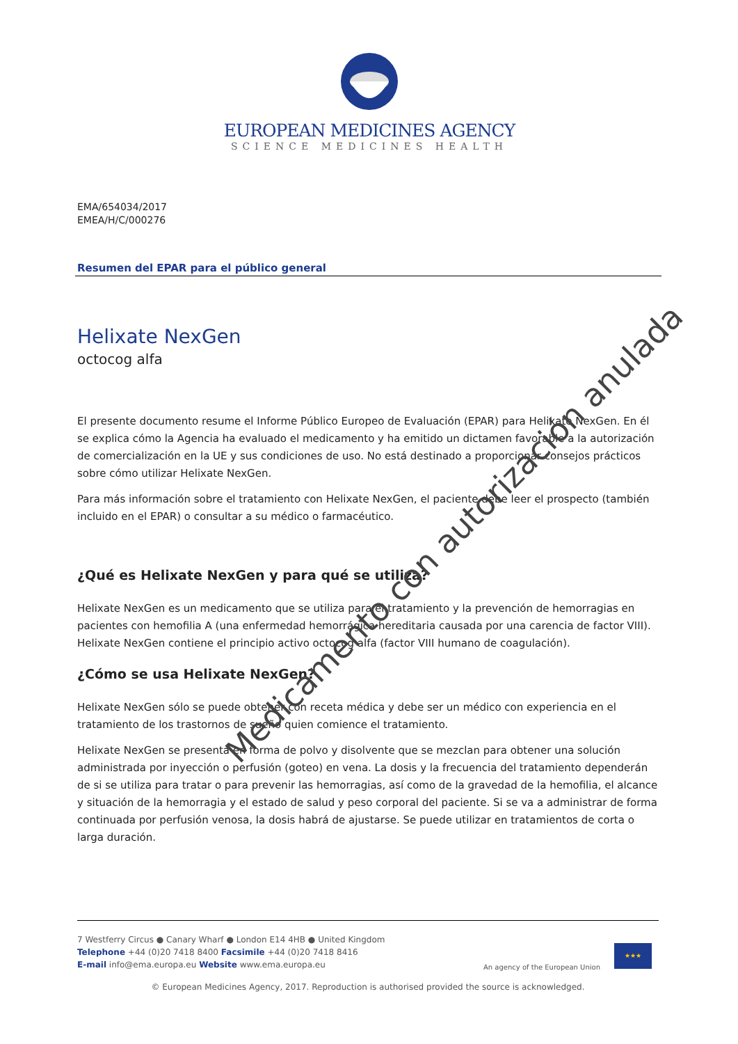EUROPEAN MEDICINES AGENCY
SCIENCE MEDICINES HEALTH
EMA/654034/2017
EMEA/H/C/000276
Resumen del EPAR para el público general
Helixate NexGen
octocog alfa
El presente documento resume el Informe Público Europeo de Evaluación (EPAR) para Helixate NexGen. En él se explica cómo la Agencia ha evaluado el medicamento y ha emitido un dictamen favorable a la autorización de comercialización en la UE y sus condiciones de uso. No está destinado a proporcionar consejos prácticos sobre cómo utilizar Helixate NexGen.
Para más información sobre el tratamiento con Helixate NexGen, el paciente debe leer el prospecto (también incluido en el EPAR) o consultar a su médico o farmacéutico.
¿Qué es Helixate NexGen y para qué se utiliza?
Helixate NexGen es un medicamento que se utiliza para el tratamiento y la prevención de hemorragias en pacientes con hemofilia A (una enfermedad hemorrágica hereditaria causada por una carencia de factor VIII). Helixate NexGen contiene el principio activo octocog alfa (factor VIII humano de coagulación).
¿Cómo se usa Helixate NexGen?
Helixate NexGen sólo se puede obtener con receta médica y debe ser un médico con experiencia en el tratamiento de los trastornos de sueño quien comience el tratamiento.
Helixate NexGen se presenta en forma de polvo y disolvente que se mezclan para obtener una solución administrada por inyección o perfusión (goteo) en vena. La dosis y la frecuencia del tratamiento dependerán de si se utiliza para tratar o para prevenir las hemorragias, así como de la gravedad de la hemofilia, el alcance y situación de la hemorragia y el estado de salud y peso corporal del paciente. Si se va a administrar de forma continuada por perfusión venosa, la dosis habrá de ajustarse. Se puede utilizar en tratamientos de corta o larga duración.
7 Westferry Circus ● Canary Wharf ● London E14 4HB ● United Kingdom
Telephone +44 (0)20 7418 8400 Facsimile +44 (0)20 7418 8416
E-mail info@ema.europa.eu Website www.ema.europa.eu
An agency of the European Union
★★★
© European Medicines Agency, 2017. Reproduction is authorised provided the source is acknowledged.
Medicamento con autorización anulada